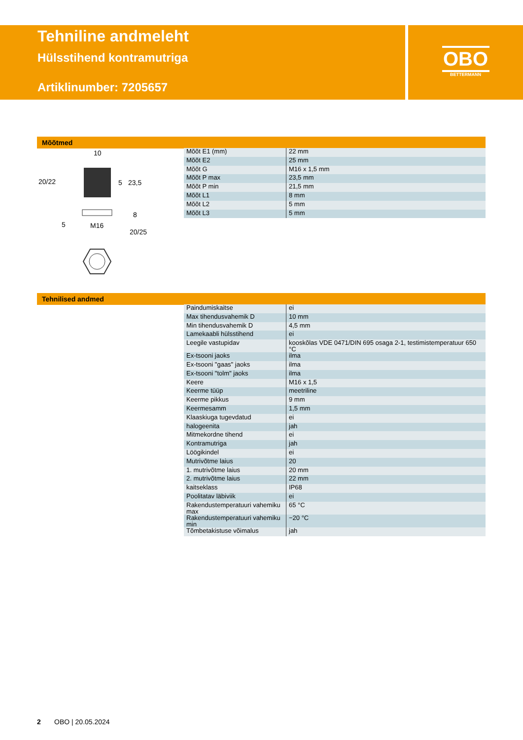Tehniline andmeleht
Hülsstihend kontramutriga
Artiklinumber: 7205657
OBO
BETTERMANN
Mõõtmed
10
20/22
M16
20/25
23,5
5
8
5
| Mõõt E1 (mm) | 22 mm |
| Mõõt E2 | 25 mm |
| Mõõt G | M16 x 1,5 mm |
| Mõõt P max | 23,5 mm |
| Mõõt P min | 21,5 mm |
| Mõõt L1 | 8 mm |
| Mõõt L2 | 5 mm |
| Mõõt L3 | 5 mm |
Tehnilised andmed
| Paindumiskaitse | ei |
| Max tihendusvahemik D | 10 mm |
| Min tihendusvahemik D | 4,5 mm |
| Lamekaabli hülsstihend | ei |
| Leegile vastupidav | kooskõlas VDE 0471/DIN 695 osaga 2-1, testimistemperatuur 650 °C |
| Ex-tsooni jaoks | ilma |
| Ex-tsooni "gaas" jaoks | ilma |
| Ex-tsooni "tolm" jaoks | ilma |
| Keere | M16 x 1,5 |
| Keerme tüüp | meetriline |
| Keerme pikkus | 9 mm |
| Keermesamm | 1,5 mm |
| Klaaskiuga tugevdatud | ei |
| halogeenita | jah |
| Mitmekordne tihend | ei |
| Kontramutriga | jah |
| Löögikindel | ei |
| Mutrivõtme laius | 20 |
| 1. mutrivõtme laius | 20 mm |
| 2. mutrivõtme laius | 22 mm |
| kaitseklass | IP68 |
| Poolitatav läbiviik | ei |
| Rakendustemperatuuri vahemiku max | 65 °C |
| Rakendustemperatuuri vahemiku min | −20 °C |
| Tõmbetakistuse võimalus | jah |
2 OBO | 20.05.2024